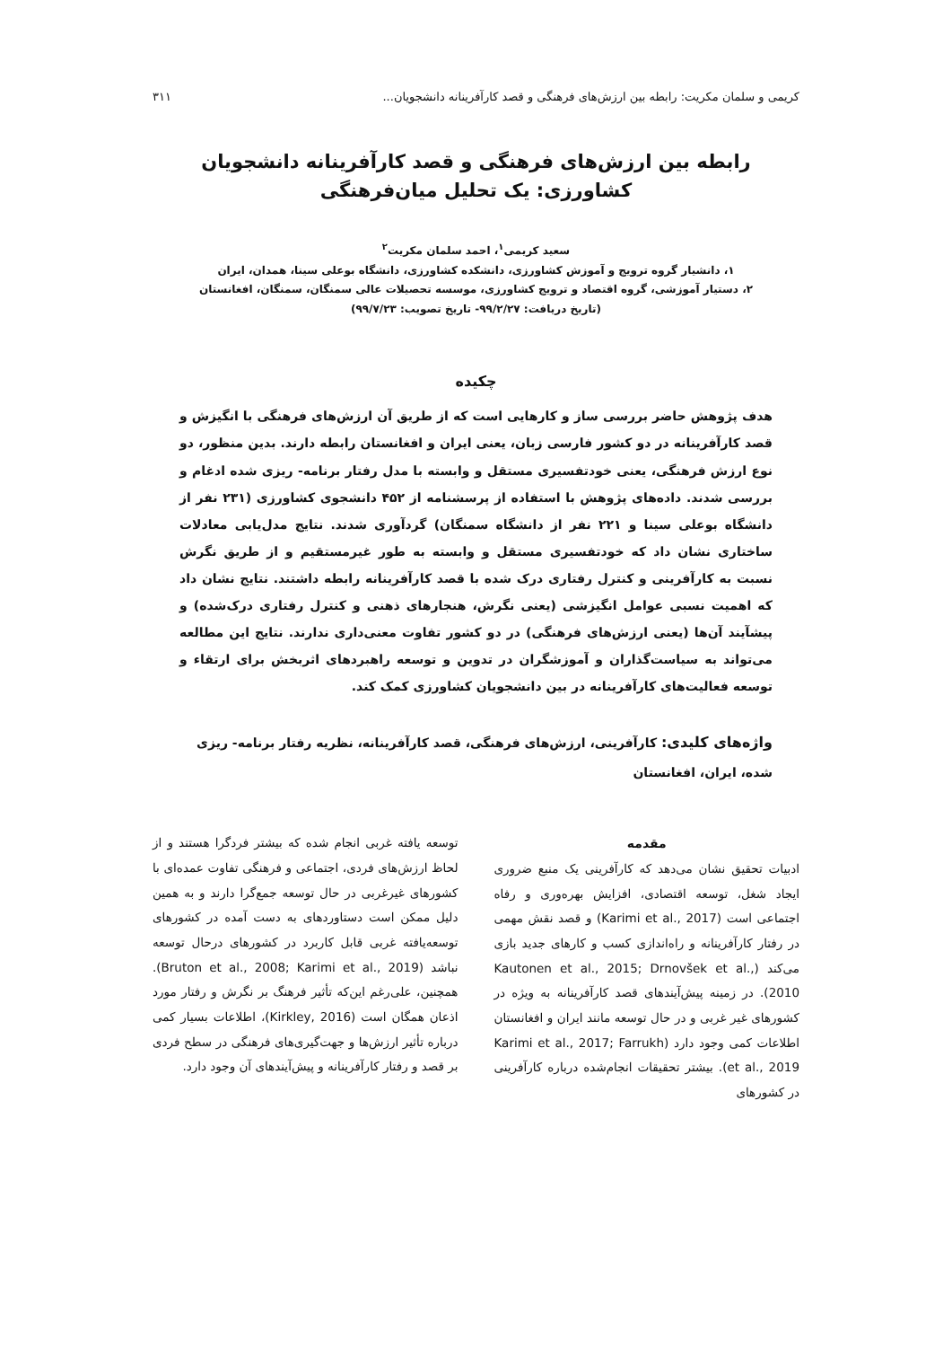کریمی و سلمان مکریت: رابطه بین ارزش‌های فرهنگی و قصد کارآفرینانه دانشجویان... ۳۱۱
رابطه بین ارزش‌های فرهنگی و قصد کارآفرینانه دانشجویان
کشاورزی: یک تحلیل میان‌فرهنگی
سعید کریمی<sup>۱</sup>، احمد سلمان مکریت<sup>۲</sup>
۱، دانشیار گروه ترویج و آموزش کشاورزی، دانشکده کشاورزی، دانشگاه بوعلی سینا، همدان، ایران
۲، دستیار آموزشی، گروه اقتصاد و ترویج کشاورزی، موسسه تحصیلات عالی سمنگان، سمنگان، افغانستان
(تاریخ دریافت: ۹۹/۲/۲۷- تاریخ تصویب: ۹۹/۷/۲۳)
چکیده
هدف پژوهش حاضر بررسی ساز و کارهایی است که از طریق آن ارزش‌های فرهنگی با انگیزش و قصد کارآفرینانه در دو کشور فارسی زبان، یعنی ایران و افغانستان رابطه دارند. بدین منظور، دو نوع ارزش فرهنگی، یعنی خودتفسیری مستقل و وابسته با مدل رفتار برنامه- ریزی شده ادغام و بررسی شدند. داده‌های پژوهش با استفاده از پرسشنامه از ۴۵۲ دانشجوی کشاورزی (۲۳۱ نفر از دانشگاه بوعلی سینا و ۲۲۱ نفر از دانشگاه سمنگان) گردآوری شدند. نتایج مدل‌یابی معادلات ساختاری نشان داد که خودتفسیری مستقل و وابسته به طور غیرمستقیم و از طریق نگرش نسبت به کارآفرینی و کنترل رفتاری درک شده با قصد کارآفرینانه رابطه داشتند. نتایج نشان داد که اهمیت نسبی عوامل انگیزشی (یعنی نگرش، هنجارهای ذهنی و کنترل رفتاری درک‌شده) و پیشآیند آن‌ها (یعنی ارزش‌های فرهنگی) در دو کشور تفاوت معنی‌داری ندارند. نتایج این مطالعه می‌تواند به سیاست‌گذاران و آموزشگران در تدوین و توسعه راهبردهای اثربخش برای ارتقاء و توسعه فعالیت‌های کارآفرینانه در بین دانشجویان کشاورزی کمک کند.
واژه‌های کلیدی: کارآفرینی، ارزش‌های فرهنگی، قصد کارآفرینانه، نظریه رفتار برنامه- ریزی شده، ایران، افغانستان
مقدمه
ادبیات تحقیق نشان می‌دهد که کارآفرینی یک منبع ضروری ایجاد شغل، توسعه اقتصادی، افزایش بهره‌وری و رفاه اجتماعی است (Karimi et al., 2017) و قصد نقش مهمی در رفتار کارآفرینانه و راه‌اندازی کسب و کارهای جدید بازی می‌کند (Kautonen et al., 2015; Drnovšek et al., 2010). در زمینه پیش‌آیندهای قصد کارآفرینانه به ویژه در کشورهای غیر غربی و در حال توسعه مانند ایران و افغانستان اطلاعات کمی وجود دارد (Karimi et al., 2017; Farrukh et al., 2019). بیشتر تحقیقات انجام‌شده درباره کارآفرینی در کشورهای
توسعه یافته غربی انجام شده که بیشتر فردگرا هستند و از لحاظ ارزش‌های فردی، اجتماعی و فرهنگی تفاوت عمده‌ای با کشورهای غیرغربی در حال توسعه جمع‌گرا دارند و به همین دلیل ممکن است دستاوردهای به دست آمده در کشورهای توسعه‌یافته غربی قابل کاربرد در کشورهای درحال توسعه نباشد (Bruton et al., 2008; Karimi et al., 2019). همچنین، علی‌رغم این‌که تأثیر فرهنگ بر نگرش و رفتار مورد اذعان همگان است (Kirkley, 2016)، اطلاعات بسیار کمی درباره تأثیر ارزش‌ها و جهت‌گیری‌های فرهنگی در سطح فردی بر قصد و رفتار کارآفرینانه و پیش‌آیندهای آن وجود دارد.